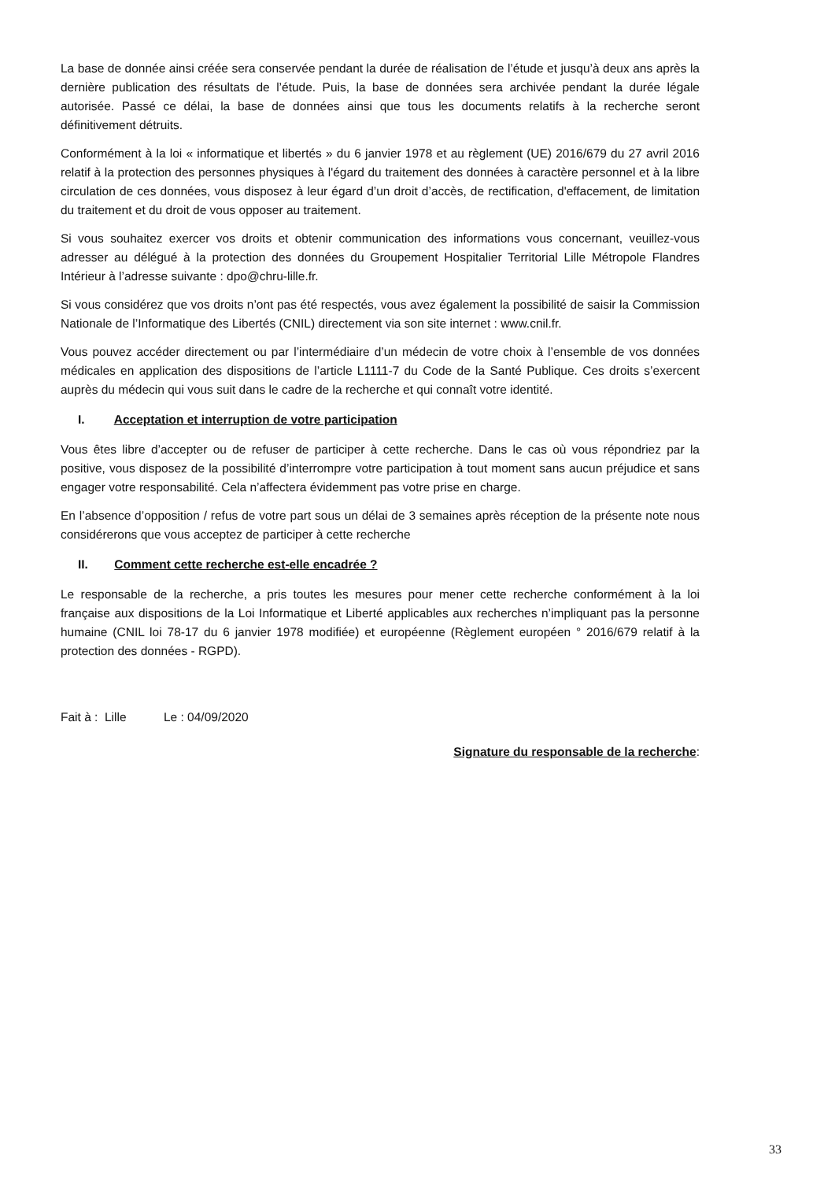La base de donnée ainsi créée sera conservée pendant la durée de réalisation de l’étude et jusqu’à deux ans après la dernière publication des résultats de l’étude. Puis, la base de données sera archivée pendant la durée légale autorisée. Passé ce délai, la base de données ainsi que tous les documents relatifs à la recherche seront définitivement détruits.
Conformément à la loi « informatique et libertés » du 6 janvier 1978 et au règlement (UE) 2016/679 du 27 avril 2016 relatif à la protection des personnes physiques à l'égard du traitement des données à caractère personnel et à la libre circulation de ces données, vous disposez à leur égard d’un droit d’accès, de rectification, d'effacement, de limitation du traitement et du droit de vous opposer au traitement.
Si vous souhaitez exercer vos droits et obtenir communication des informations vous concernant, veuillez-vous adresser au délégué à la protection des données du Groupement Hospitalier Territorial Lille Métropole Flandres Intérieur à l’adresse suivante : dpo@chru-lille.fr.
Si vous considérez que vos droits n’ont pas été respectés, vous avez également la possibilité de saisir la Commission Nationale de l’Informatique des Libertés (CNIL) directement via son site internet : www.cnil.fr.
Vous pouvez accéder directement ou par l’intermédiaire d’un médecin de votre choix à l’ensemble de vos données médicales en application des dispositions de l’article L1111-7 du Code de la Santé Publique. Ces droits s’exercent auprès du médecin qui vous suit dans le cadre de la recherche et qui connaît votre identité.
I. Acceptation et interruption de votre participation
Vous êtes libre d’accepter ou de refuser de participer à cette recherche. Dans le cas où vous répondriez par la positive, vous disposez de la possibilité d’interrompre votre participation à tout moment sans aucun préjudice et sans engager votre responsabilité. Cela n’affectera évidemment pas votre prise en charge.
En l’absence d’opposition / refus de votre part sous un délai de 3 semaines après réception de la présente note nous considérerons que vous acceptez de participer à cette recherche
II. Comment cette recherche est-elle encadrée ?
Le responsable de la recherche, a pris toutes les mesures pour mener cette recherche conformément à la loi française aux dispositions de la Loi Informatique et Liberté applicables aux recherches n’impliquant pas la personne humaine (CNIL loi 78-17 du 6 janvier 1978 modifiée) et européenne (Règlement européen ° 2016/679 relatif à la protection des données - RGPD).
Fait à : Lille Le : 04/09/2020
Signature du responsable de la recherche:
33